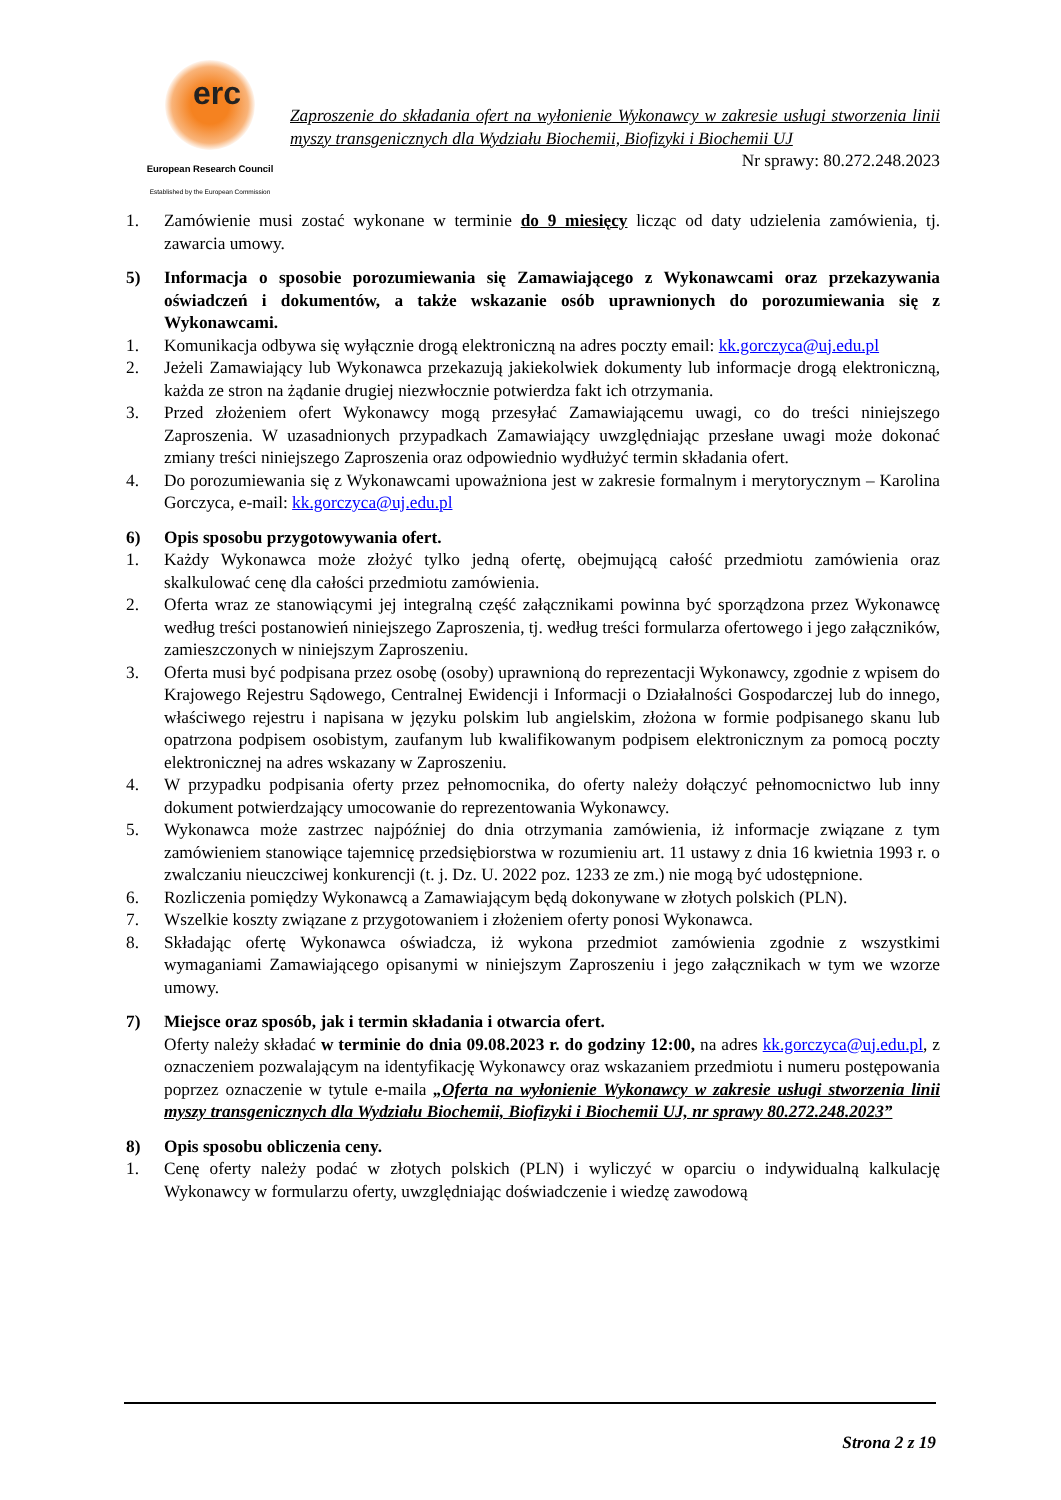erc
European Research Council
Established by the European Commission
Zaproszenie do składania ofert na wyłonienie Wykonawcy w zakresie usługi stworzenia linii myszy transgenicznych dla Wydziału Biochemii, Biofizyki i Biochemii UJ
Nr sprawy: 80.272.248.2023
1. Zamówienie musi zostać wykonane w terminie do 9 miesięcy licząc od daty udzielenia zamówienia, tj. zawarcia umowy.
5) Informacja o sposobie porozumiewania się Zamawiającego z Wykonawcami oraz przekazywania oświadczeń i dokumentów, a także wskazanie osób uprawnionych do porozumiewania się z Wykonawcami.
1. Komunikacja odbywa się wyłącznie drogą elektroniczną na adres poczty email: kk.gorczyca@uj.edu.pl
2. Jeżeli Zamawiający lub Wykonawca przekazują jakiekolwiek dokumenty lub informacje drogą elektroniczną, każda ze stron na żądanie drugiej niezwłocznie potwierdza fakt ich otrzymania.
3. Przed złożeniem ofert Wykonawcy mogą przesyłać Zamawiającemu uwagi, co do treści niniejszego Zaproszenia. W uzasadnionych przypadkach Zamawiający uwzględniając przesłane uwagi może dokonać zmiany treści niniejszego Zaproszenia oraz odpowiednio wydłużyć termin składania ofert.
4. Do porozumiewania się z Wykonawcami upoważniona jest w zakresie formalnym i merytorycznym – Karolina Gorczyca, e-mail: kk.gorczyca@uj.edu.pl
6) Opis sposobu przygotowywania ofert.
1. Każdy Wykonawca może złożyć tylko jedną ofertę, obejmującą całość przedmiotu zamówienia oraz skalkulować cenę dla całości przedmiotu zamówienia.
2. Oferta wraz ze stanowiącymi jej integralną część załącznikami powinna być sporządzona przez Wykonawcę według treści postanowień niniejszego Zaproszenia, tj. według treści formularza ofertowego i jego załączników, zamieszczonych w niniejszym Zaproszeniu.
3. Oferta musi być podpisana przez osobę (osoby) uprawnioną do reprezentacji Wykonawcy, zgodnie z wpisem do Krajowego Rejestru Sądowego, Centralnej Ewidencji i Informacji o Działalności Gospodarczej lub do innego, właściwego rejestru i napisana w języku polskim lub angielskim, złożona w formie podpisanego skanu lub opatrzona podpisem osobistym, zaufanym lub kwalifikowanym podpisem elektronicznym za pomocą poczty elektronicznej na adres wskazany w Zaproszeniu.
4. W przypadku podpisania oferty przez pełnomocnika, do oferty należy dołączyć pełnomocnictwo lub inny dokument potwierdzający umocowanie do reprezentowania Wykonawcy.
5. Wykonawca może zastrzec najpóźniej do dnia otrzymania zamówienia, iż informacje związane z tym zamówieniem stanowiące tajemnicę przedsiębiorstwa w rozumieniu art. 11 ustawy z dnia 16 kwietnia 1993 r. o zwalczaniu nieuczciwej konkurencji (t. j. Dz. U. 2022 poz. 1233 ze zm.) nie mogą być udostępnione.
6. Rozliczenia pomiędzy Wykonawcą a Zamawiającym będą dokonywane w złotych polskich (PLN).
7. Wszelkie koszty związane z przygotowaniem i złożeniem oferty ponosi Wykonawca.
8. Składając ofertę Wykonawca oświadcza, iż wykona przedmiot zamówienia zgodnie z wszystkimi wymaganiami Zamawiającego opisanymi w niniejszym Zaproszeniu i jego załącznikach w tym we wzorze umowy.
7) Miejsce oraz sposób, jak i termin składania i otwarcia ofert.
Oferty należy składać w terminie do dnia 09.08.2023 r. do godziny 12:00, na adres kk.gorczyca@uj.edu.pl, z oznaczeniem pozwalającym na identyfikację Wykonawcy oraz wskazaniem przedmiotu i numeru postępowania poprzez oznaczenie w tytule e-maila „Oferta na wyłonienie Wykonawcy w zakresie usługi stworzenia linii myszy transgenicznych dla Wydziału Biochemii, Biofizyki i Biochemii UJ, nr sprawy 80.272.248.2023”
8) Opis sposobu obliczenia ceny.
1. Cenę oferty należy podać w złotych polskich (PLN) i wyliczyć w oparciu o indywidualną kalkulację Wykonawcy w formularzu oferty, uwzględniając doświadczenie i wiedzę zawodową
Strona 2 z 19